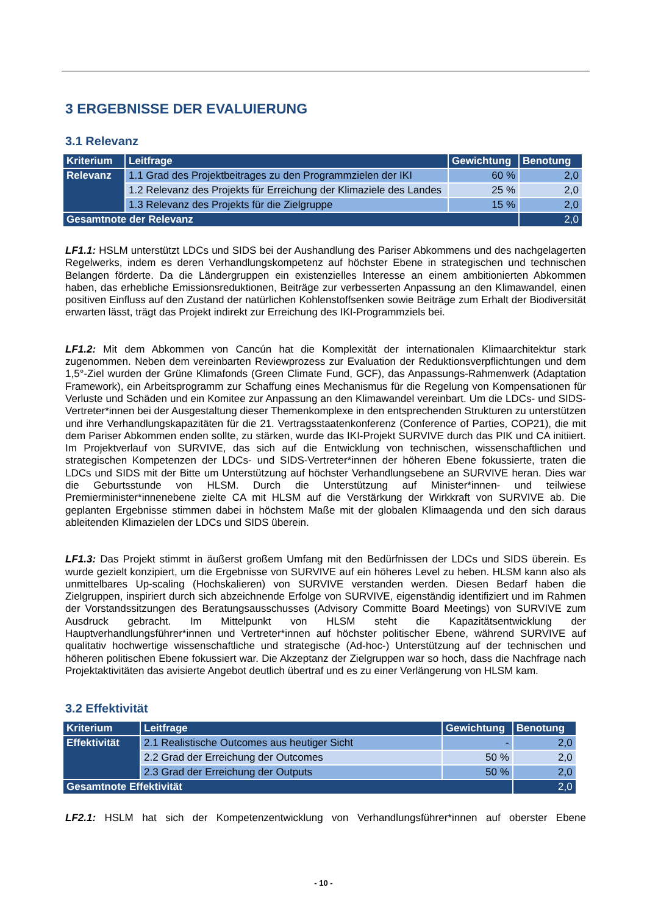3 ERGEBNISSE DER EVALUIERUNG
3.1 Relevanz
| Kriterium | Leitfrage | Gewichtung | Benotung |
| --- | --- | --- | --- |
| Relevanz | 1.1 Grad des Projektbeitrages zu den Programmzielen der IKI | 60 % | 2,0 |
| | 1.2 Relevanz des Projekts für Erreichung der Klimaziele des Landes | 25 % | 2,0 |
| | 1.3 Relevanz des Projekts für die Zielgruppe | 15 % | 2,0 |
| Gesamtnote der Relevanz | | | 2,0 |
LF1.1: HSLM unterstützt LDCs und SIDS bei der Aushandlung des Pariser Abkommens und des nachgelagerten Regelwerks, indem es deren Verhandlungskompetenz auf höchster Ebene in strategischen und technischen Belangen förderte. Da die Ländergruppen ein existenzielles Interesse an einem ambitionierten Abkommen haben, das erhebliche Emissionsreduktionen, Beiträge zur verbesserten Anpassung an den Klimawandel, einen positiven Einfluss auf den Zustand der natürlichen Kohlenstoffsenken sowie Beiträge zum Erhalt der Biodiversität erwarten lässt, trägt das Projekt indirekt zur Erreichung des IKI-Programmziels bei.
LF1.2: Mit dem Abkommen von Cancún hat die Komplexität der internationalen Klimaarchitektur stark zugenommen. Neben dem vereinbarten Reviewprozess zur Evaluation der Reduktionsverpflichtungen und dem 1,5°-Ziel wurden der Grüne Klimafonds (Green Climate Fund, GCF), das Anpassungs-Rahmenwerk (Adaptation Framework), ein Arbeitsprogramm zur Schaffung eines Mechanismus für die Regelung von Kompensationen für Verluste und Schäden und ein Komitee zur Anpassung an den Klimawandel vereinbart. Um die LDCs- und SIDS-Vertreter*innen bei der Ausgestaltung dieser Themenkomplexe in den entsprechenden Strukturen zu unterstützen und ihre Verhandlungskapazitäten für die 21. Vertragsstaatenkonferenz (Conference of Parties, COP21), die mit dem Pariser Abkommen enden sollte, zu stärken, wurde das IKI-Projekt SURVIVE durch das PIK und CA initiiert. Im Projektverlauf von SURVIVE, das sich auf die Entwicklung von technischen, wissenschaftlichen und strategischen Kompetenzen der LDCs- und SIDS-Vertreter*innen der höheren Ebene fokussierte, traten die LDCs und SIDS mit der Bitte um Unterstützung auf höchster Verhandlungsebene an SURVIVE heran. Dies war die Geburtsstunde von HLSM. Durch die Unterstützung auf Minister*innen- und teilwiese Premierminister*innenebene zielte CA mit HLSM auf die Verstärkung der Wirkkraft von SURVIVE ab. Die geplanten Ergebnisse stimmen dabei in höchstem Maße mit der globalen Klimaagenda und den sich daraus ableitenden Klimazielen der LDCs und SIDS überein.
LF1.3: Das Projekt stimmt in äußerst großem Umfang mit den Bedürfnissen der LDCs und SIDS überein. Es wurde gezielt konzipiert, um die Ergebnisse von SURVIVE auf ein höheres Level zu heben. HLSM kann also als unmittelbares Up-scaling (Hochskalieren) von SURVIVE verstanden werden. Diesen Bedarf haben die Zielgruppen, inspiriert durch sich abzeichnende Erfolge von SURVIVE, eigenständig identifiziert und im Rahmen der Vorstandssitzungen des Beratungsausschusses (Advisory Committe Board Meetings) von SURVIVE zum Ausdruck gebracht. Im Mittelpunkt von HLSM steht die Kapazitätsentwicklung der Hauptverhandlungsführer*innen und Vertreter*innen auf höchster politischer Ebene, während SURVIVE auf qualitativ hochwertige wissenschaftliche und strategische (Ad-hoc-) Unterstützung auf der technischen und höheren politischen Ebene fokussiert war. Die Akzeptanz der Zielgruppen war so hoch, dass die Nachfrage nach Projektaktivitäten das avisierte Angebot deutlich übertraf und es zu einer Verlängerung von HLSM kam.
3.2 Effektivität
| Kriterium | Leitfrage | Gewichtung | Benotung |
| --- | --- | --- | --- |
| Effektivität | 2.1 Realistische Outcomes aus heutiger Sicht | - | 2,0 |
| | 2.2 Grad der Erreichung der Outcomes | 50 % | 2,0 |
| | 2.3 Grad der Erreichung der Outputs | 50 % | 2,0 |
| Gesamtnote Effektivität | | | 2,0 |
LF2.1: HSLM hat sich der Kompetenzentwicklung von Verhandlungsführer*innen auf oberster Ebene
- 10 -